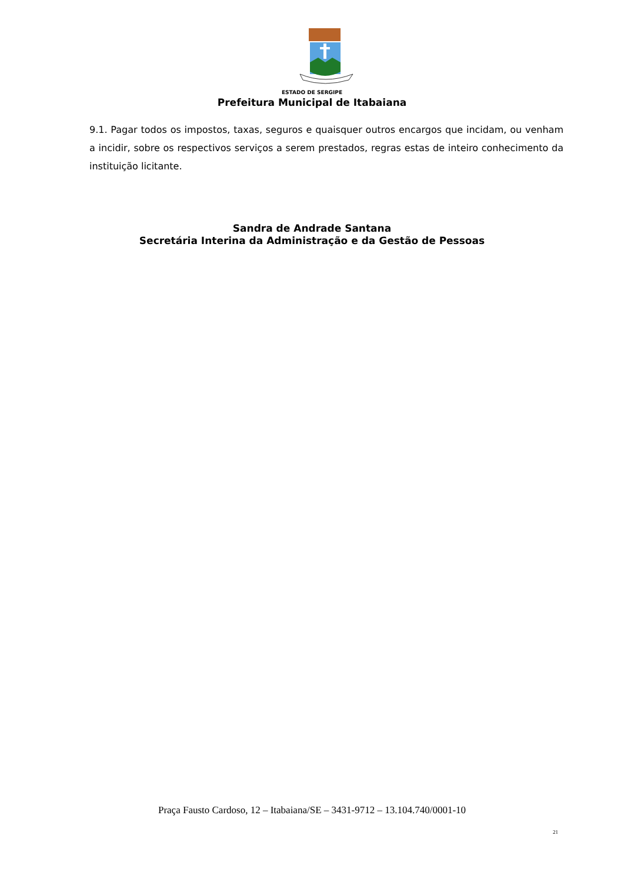ESTADO DE SERGIPE
Prefeitura Municipal de Itabaiana
9.1. Pagar todos os impostos, taxas, seguros e quaisquer outros encargos que incidam, ou venham a incidir, sobre os respectivos serviços a serem prestados, regras estas de inteiro conhecimento da instituição licitante.
Sandra de Andrade Santana
Secretária Interina da Administração e da Gestão de Pessoas
Praça Fausto Cardoso, 12 – Itabaiana/SE – 3431-9712 – 13.104.740/0001-10
21